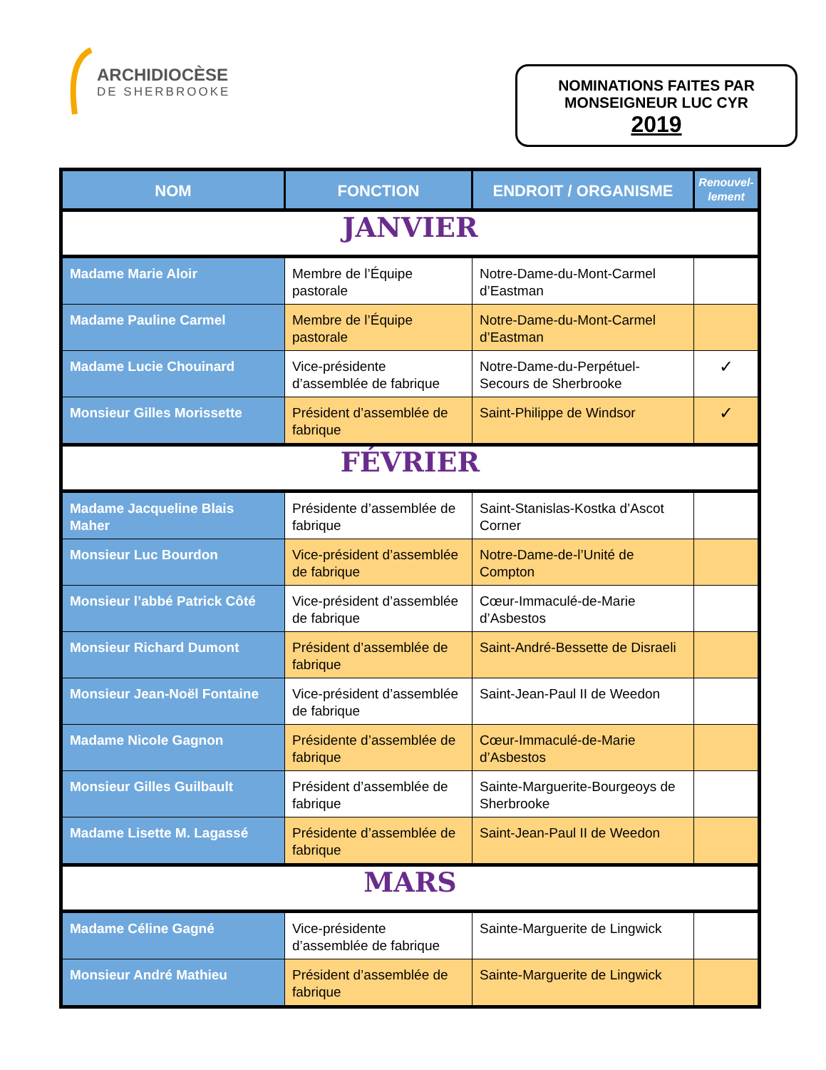ARCHIDIOCÈSE
DE SHERBROOKE
NOMINATIONS FAITES PAR
MONSEIGNEUR LUC CYR
2019
| NOM | FONCTION | ENDROIT / ORGANISME | Renouvel- lement |
| --- | --- | --- | --- |
| JANVIER | | | |
| Madame Marie Aloir | Membre de l’Équipe pastorale | Notre-Dame-du-Mont-Carmel d’Eastman | |
| Madame Pauline Carmel | Membre de l’Équipe pastorale | Notre-Dame-du-Mont-Carmel d’Eastman | |
| Madame Lucie Chouinard | Vice-présidente d’assemblée de fabrique | Notre-Dame-du-Perpétuel-Secours de Sherbrooke | ✓ |
| Monsieur Gilles Morissette | Président d’assemblée de fabrique | Saint-Philippe de Windsor | ✓ |
| FÉVRIER | | | |
| Madame Jacqueline Blais Maher | Présidente d’assemblée de fabrique | Saint-Stanislas-Kostka d’Ascot Corner | |
| Monsieur Luc Bourdon | Vice-président d’assemblée de fabrique | Notre-Dame-de-l’Unité de Compton | |
| Monsieur l’abbé Patrick Côté | Vice-président d’assemblée de fabrique | Cœur-Immaculé-de-Marie d’Asbestos | |
| Monsieur Richard Dumont | Président d’assemblée de fabrique | Saint-André-Bessette de Disraeli | |
| Monsieur Jean-Noël Fontaine | Vice-président d’assemblée de fabrique | Saint-Jean-Paul II de Weedon | |
| Madame Nicole Gagnon | Présidente d’assemblée de fabrique | Cœur-Immaculé-de-Marie d’Asbestos | |
| Monsieur Gilles Guilbault | Président d’assemblée de fabrique | Sainte-Marguerite-Bourgeoys de Sherbrooke | |
| Madame Lisette M. Lagassé | Présidente d’assemblée de fabrique | Saint-Jean-Paul II de Weedon | |
| MARS | | | |
| Madame Céline Gagné | Vice-présidente d’assemblée de fabrique | Sainte-Marguerite de Lingwick | |
| Monsieur André Mathieu | Président d’assemblée de fabrique | Sainte-Marguerite de Lingwick | |